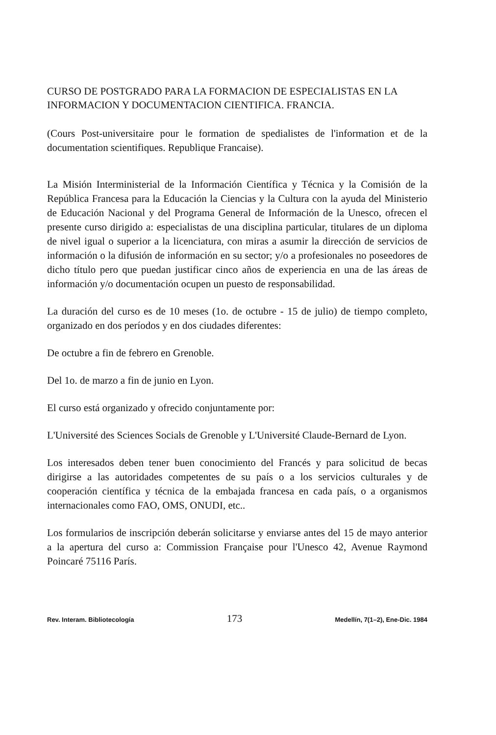CURSO DE POSTGRADO PARA LA FORMACION DE ESPECIALISTAS EN LA INFORMACION Y DOCUMENTACION CIENTIFICA. FRANCIA.
(Cours Post-universitaire pour le formation de spedialistes de l'information et de la documentation scientifiques. Republique Francaise).
La Misión Interministerial de la Información Científica y Técnica y la Comisión de la República Francesa para la Educación la Ciencias y la Cultura con la ayuda del Ministerio de Educación Nacional y del Programa General de Información de la Unesco, ofrecen el presente curso dirigido a: especialistas de una disciplina particular, titulares de un diploma de nivel igual o superior a la licenciatura, con miras a asumir la dirección de servicios de información o la difusión de información en su sector; y/o a profesionales no poseedores de dicho título pero que puedan justificar cinco años de experiencia en una de las áreas de información y/o documentación ocupen un puesto de responsabilidad.
La duración del curso es de 10 meses (1o. de octubre - 15 de julio) de tiempo completo, organizado en dos períodos y en dos ciudades diferentes:
De octubre a fin de febrero en Grenoble.
Del 1o. de marzo a fin de junio en Lyon.
El curso está organizado y ofrecido conjuntamente por:
L'Université des Sciences Socials de Grenoble y L'Université Claude-Bernard de Lyon.
Los interesados deben tener buen conocimiento del Francés y para solicitud de becas dirigirse a las autoridades competentes de su país o a los servicios culturales y de cooperación científica y técnica de la embajada francesa en cada país, o a organismos internacionales como FAO, OMS, ONUDI, etc..
Los formularios de inscripción deberán solicitarse y enviarse antes del 15 de mayo anterior a la apertura del curso a: Commission Française pour l'Unesco 42, Avenue Raymond Poincaré 75116 París.
Rev. Interam. Bibliotecología 173 Medellín, 7(1–2), Ene-Dic. 1984